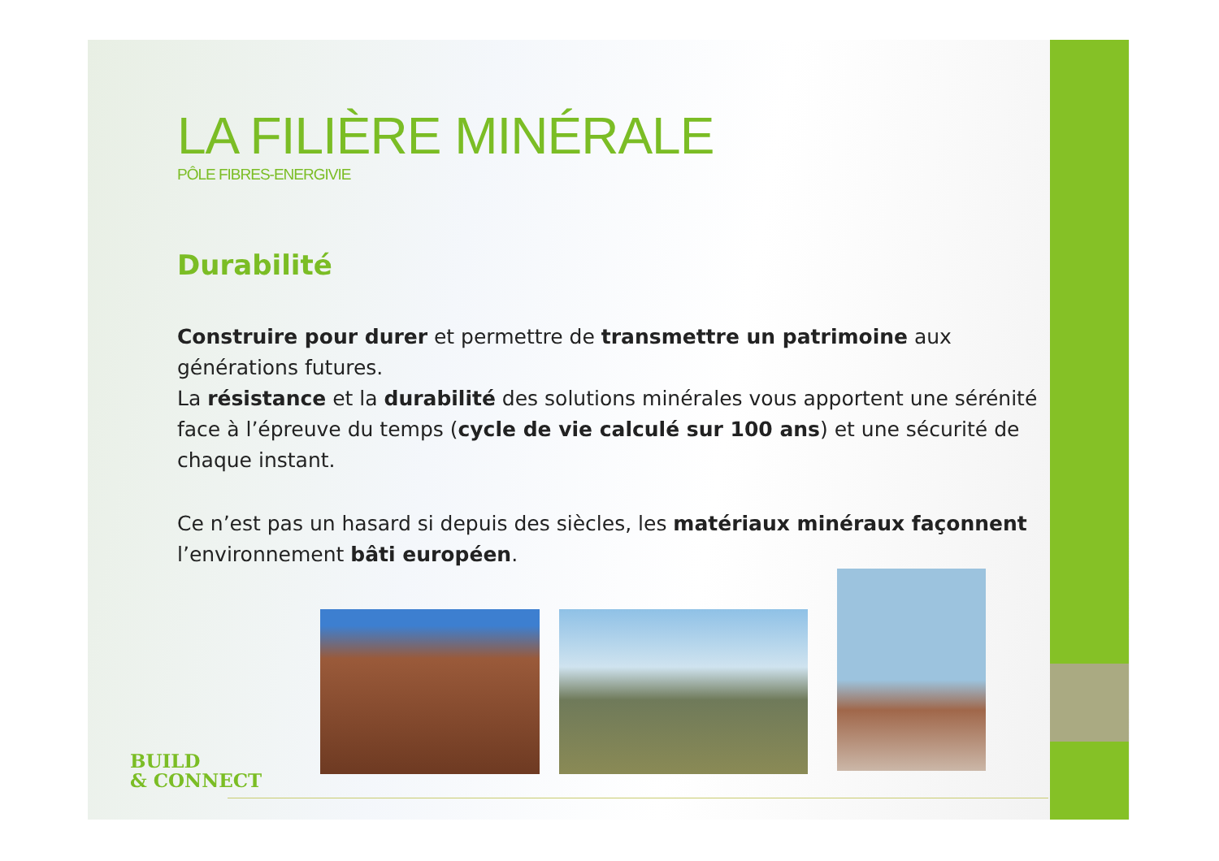LA FILIÈRE MINÉRALE
PÔLE FIBRES-ENERGIVIE
Durabilité
Construire pour durer et permettre de transmettre un patrimoine aux générations futures.
La résistance et la durabilité des solutions minérales vous apportent une sérénité face à l’épreuve du temps (cycle de vie calculé sur 100 ans) et une sécurité de chaque instant.
Ce n’est pas un hasard si depuis des siècles, les matériaux minéraux façonnent l’environnement bâti européen.
BUILD
& CONNECT